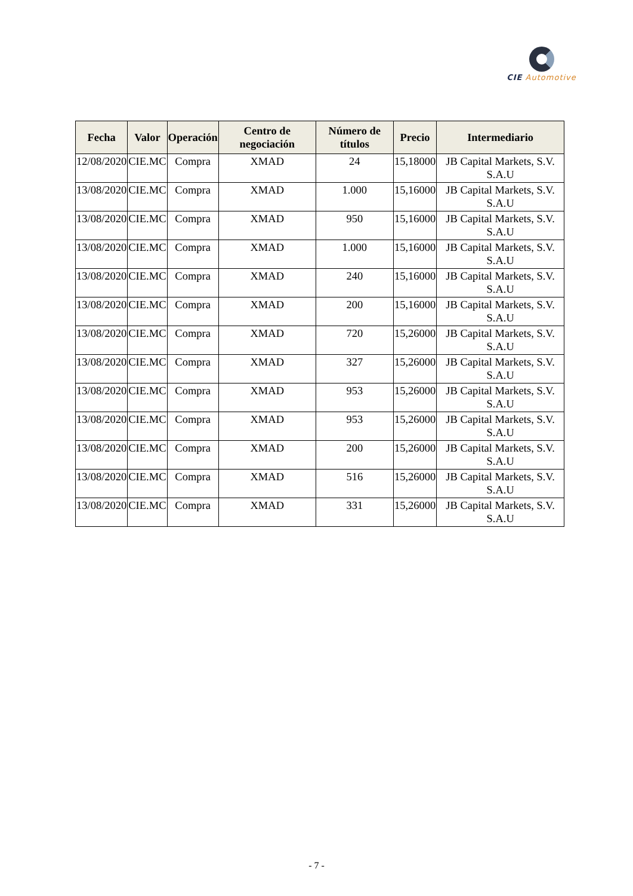CIE Automotive
| Fecha | Valor | Operación | Centro de negociación | Número de títulos | Precio | Intermediario |
| --- | --- | --- | --- | --- | --- | --- |
| 12/08/2020 | CIE.MC | Compra | XMAD | 24 | 15,18000 | JB Capital Markets, S.V. S.A.U |
| 13/08/2020 | CIE.MC | Compra | XMAD | 1.000 | 15,16000 | JB Capital Markets, S.V. S.A.U |
| 13/08/2020 | CIE.MC | Compra | XMAD | 950 | 15,16000 | JB Capital Markets, S.V. S.A.U |
| 13/08/2020 | CIE.MC | Compra | XMAD | 1.000 | 15,16000 | JB Capital Markets, S.V. S.A.U |
| 13/08/2020 | CIE.MC | Compra | XMAD | 240 | 15,16000 | JB Capital Markets, S.V. S.A.U |
| 13/08/2020 | CIE.MC | Compra | XMAD | 200 | 15,16000 | JB Capital Markets, S.V. S.A.U |
| 13/08/2020 | CIE.MC | Compra | XMAD | 720 | 15,26000 | JB Capital Markets, S.V. S.A.U |
| 13/08/2020 | CIE.MC | Compra | XMAD | 327 | 15,26000 | JB Capital Markets, S.V. S.A.U |
| 13/08/2020 | CIE.MC | Compra | XMAD | 953 | 15,26000 | JB Capital Markets, S.V. S.A.U |
| 13/08/2020 | CIE.MC | Compra | XMAD | 953 | 15,26000 | JB Capital Markets, S.V. S.A.U |
| 13/08/2020 | CIE.MC | Compra | XMAD | 200 | 15,26000 | JB Capital Markets, S.V. S.A.U |
| 13/08/2020 | CIE.MC | Compra | XMAD | 516 | 15,26000 | JB Capital Markets, S.V. S.A.U |
| 13/08/2020 | CIE.MC | Compra | XMAD | 331 | 15,26000 | JB Capital Markets, S.V. S.A.U |
- 7 -